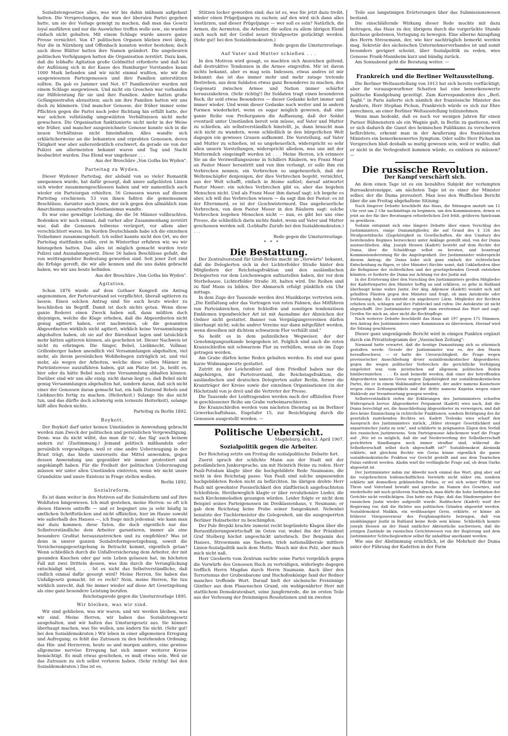Sozialistengesetzes alles, was wir bis dahin mühsam aufgebaut hatten. Die Versprechungen, die man der liberalen Partei gegeben hatte, um sie der Vorlage geneigt zu machen, daß man das Gesetz loyal ausführen und nur die Auswüchse treffen wolle usw., sie wurden einfach nicht gehalten. Mit einem Schlage wurde unsere ganze Presse vernichtet. Von 47 politischen Organen blieben zwei übrig. Nur die in Nürnberg und Offenbach konnten weiter bestehen; doch auch diese Blätter hatten ihre Namen geändert. Die ungeheuren politischen Verfolgungen hatten die Organisation zerstört. Dazu kam, daß die lebhafte Agitation große Geldmittel erforderte und daß bei der Auflösung sich in der Kasse des Hamburger Vorstandes kaum 1000 Mark befanden und wir nicht einmal wußten, wie wir die ausgewiesenen Parteigenossen und ihre Familien unterstützen sollten. Da gab es Jammer und Not. 67 Familienväter wurden mit einem Schlage ausgewiesen. Und nicht ein Groschen war vorhanden zur Hilfeleistung für sie und ihre Familien. Andre hatten große Gefängnisstrafen abzusitzen; auch um ihre Familien hatten wir uns doch zu kümmern. Und mancher Genosse, der früher immer seine Pflichten gegen die Partei nach jeder Richtung hin erfüllt hatte, der war solchen vollständig umgewälzten Verhältnissen nicht mehr gewachsen. Die Organisation funktionierte nicht mehr in der Weise wie früher, und mancher ausgezeichnete Genosse konnte sich in die neuen Verhältnisse nicht hineinfinden. Alles wandte sich erklärlicherweise an die bekannten und erprobten Genossen, deren Tätigkeit war aber außerordentlich erschwert, da gerade sie von der Polizei am allermeisten bekannt waren und Tag und Nacht beobachtet wurden. Das Elend war ungeheuer . . .
Aus der Broschüre „Von Gotha bis Wyden".
Parteitag zu Wyden.
Dieser Wydener Parteitag, der alsbald von so vieler Romantik umsponnen wurde, hat dafür gesorgt, daß unsre aufgelösten Linien sich wieder zusammengeschlossen haben und wir namentlich auch wieder ein Parteiorgan erhielten. 56 Genossen waren auf diesem Parteitag erschienen; 53 von ihnen faßten die gemeinsamen Beschlüsse, darunter auch jenen, der sich gegen den allmählich zum Anarchismus ausartenden Mostianismus wandte.
Es war eine gewaltige Leistung, die die 56 Männer vollbrachten. Bedenken wir noch einmal, daß vorher aller Zusammenhang zerstört war, daß die Genossen teilweise verärgert, vor allem aber verschüchtert waren. Im Norden Deutschlands habe ich die einzelnen Teilnehmer zusammengeholt. Ich selbst kannte nicht den Ort, wo der Parteitag stattfinden sollte, erst in Winterthur erfuhren wir, wo wir hinzugehen hatten. Das alles ist möglich gemacht worden trotz Polizei und Ausnahmegesetz. Diese 56 haben Beschlüsse gefaßt, die von weittragendster Bedeutung geworden sind. Seit jener Zeit sind die Erfolge gereift, die wir alle kennen und die uns dahin gebracht haben, wo wir uns heute befinden.
Aus der Broschüre „Von Gotha bis Wyden".
Agitation.
Schon 1876 wurde auf dem Gothaer Kongreß ein Antrag angenommen, der Parteivorstand sei verpflichtet, überall agitieren zu lassen. Einen solchen Antrag sind Sie auch heute wieder zu beschließen im Begriff. Damit ist doch nichts getan. Wenn diese ganze Rederei einen Zweck haben soll, dann müßten doch diejenigen, welche die Klage erheben, daß die Abgeordneten nicht genug agitiert haben, erst nachweisen, ob die genannten Abgeordneten wirklich nicht agitiert, wirklich keine Versammlungen abgehalten haben, ob sie auf der Bärenhaut lagen und tatsächlich mehr hätten agitieren können, als geschehen ist. Dieser Nachweis ist nicht zu erbringen. Die Singer, Bebel, Liebknecht, Vollmar, Grillenberger haben unendlich viel Versammlungen abgehalten, viel mehr, als ihrem persönlichen Wohlbehagen zuträglich ist, und viel mehr, als wegen der Arbeiten, welche diese selben Männer im Parteiinteresse auszuführen haben, gut am Platze ist. Ja, heißt es, hier oder da hätte Bebel noch eine Versammlung abhalten können. Darüber sind wir uns alle einig; nicht daran liegt es, daß Bebel nicht genug Versammlungen abgehalten hat, sondern daran, daß sich nicht einer der Genossen daran gemacht hat, ein halb Dutzend Bebels und Liebknechts fertig zu machen. (Heiterkeit.) Solange Sie das nicht tun, und das dürfte doch schwierig sein (erneute Heiterkeit), solange hilft alles Reden nichts.
Parteitag zu Berlin 1892.
Boykott.
Der Boykott darf unter keinen Umständen in Anwendung gebracht werden zum Zweck der politischen und persönlichen Vergewaltigung. Denn: was du nicht willst, das man dir tu', das füg' auch keinem andern zu! (Zustimmung.) Jemand politisch mißhandeln oder persönlich vergewaltigen, weil er eine andre Ueberzeugung in der Brust trägt, das hieße unsrerseits das Mittel anwenden, gegen dessen Anwendung uns gegenüber wir immer protestiert und angekämpft haben. Für die Freiheit der politischen Ueberzeugung müssen wir unter allen Umständen eintreten, wenn wir nicht unsre Grundsätze und unsre Existenz in Frage stellen wollen.
Berlin 1892.
Sozialreform.
Es ist dann weiter in den Motiven auf die Sozialreform und auf ihre Wohltaten hingewiesen. Ich muß gestehen, meine Herren: so oft ich diesen Hinweis antreffe — und er begegnet uns ja sehr häufig in amtlichen Schriftstücken und nicht offiziellen, hier im Hause sowohl wie außerhalb des Hauses —, ich frage mich jedesmal: wie kann man nur dazu kommen, diese Taten, die doch eigentlich nur das Selbstverständliche dem Arbeiter garantieren, immer als eine besondere Großtat herauszustreichen und zu empfehlen? Was ist denn in unsrer ganzen Sozialreformgesetzgebung, soweit die Versicherungsgesetzgebung in Betracht kommt, eigentlich getan? Wenn schließlich durch die Unfallversicherung dem Arbeiter, der mit gesunden Knochen oder gar sein Leben gelassen hat, im höchsten Fall mit zwei Dritteln dessen, was ihm durch die Verunglückung entschädigt wird, . . . Ist es nicht das Selbstverständliche, daß endlich einmal dafür gesorgt wird? Meine Herren, Sie haben das Unfallgesetz gemacht. Ist es recht? Nein, meine Herren, Sie tun wirklich unrecht, daß Sie immer wieder auf diese Art Gesetzgebung als eine ganz besondere Leistung berufen.
Reichstagsrede gegen die Umsturzvorlage 1895.
Wir bleiben, was wir sind.
Wir sind geblieben, was wir waren; und wir werden bleiben, was wir sind. Meine Herren, wir haben das Sozialistengesetz ausgehalten, und wir halten das Umsturzgesetz aus. Sie können überhaupt machen, was Sie wollen, uns ändern Sie nicht. (Sehr gut! bei den Sozialdemokraten.) Wir leben in einer allgemeinen Erregung und Aufregung; es fehlt das Zutrauen zu den bestehenden Ordnung; das Hin- und Herzerren, heute so und morgen anders, eine gewisse allgemeine nervöse Erregung hat sich immer weiterer Kreise bemächtigt. Es muß etwas geschehen, es muß etwas sein. Weil sie das Zutrauen zu sich selbst verloren haben. (Sehr richtig! bei den Sozialdemokraten.) Das ist es.
Stützen locker geworden sind; das ist es, was Sie jetzt dazu treibt, wieder einen Prügeljungen zu suchen; auf den wird sich dann alles losstürzen, und dieser Prügeljunge — wer soll es sein? Natürlich, die Armen, die Aermsten, die Arbeiter, die sollen zu allem übrigen Elend auch noch mit der Geißel neuer Strafgesetze gezüchtigt werden. (Sehr gut! bei den Sozialdemokraten.)
Rede gegen die Umsturzvorlage.
Auf Vater und Mutter schießen . . .
In den Motiven wird gesagt, es machten sich Anzeichen geltend, daß destruktive Tendenzen in die Armee eingreifen. Mir ist davon nichts bekannt, aber es mag sein. Indessen, etwas andres ist mir bekannt: das ist das immer mehr und mehr zutage tretende Bestreben, aus dem Soldaten etwas ganz Besonderes zu machen, den Gegensatz zwischen Armee und Nation immer schärfer herauszukehren. (Sehr richtig!) Ihr Soldaten tragt einen besonderen Rock, ihr seid etwas Besonderes — dieser Gedanke kehrt immer und immer wieder. Und wenn dieser Gedanke noch weiter und in andern Formen wiederkehrt, wenn es sogar möglich gewesen, daß eine ganze Reihe von Preßorganen die Auffassung, daß der Soldat eventuell unter Umständen bereit sein müsse, auf Vater und Mutter zu schießen, als selbstverständlich hinstellt, ja, dann braucht man sich nicht zu wundern, wenn schließlich in den bürgerlichen Welt dagegen ein gewisses Grauen aufkommt. Die Vorstellung, auf Vater und Mutter zu schießen, ist so ungeheuerlich, widerspricht so sehr allen unsern Vorstellungen, widerspricht alledem, was uns mit der Muttermilch eingeimpft worden ist . . . Meine Herren, ich erinnere Sie an die Verzweiflungsszene in Schillers Räubern, wo Franz Moor an Pastor Moser herantritt und von ihm verlangt, er solle ihm ein Verbrechen nennen, ein Verbrechen so ungeheuerlich, daß der Weltenschöpfer denjenigen, der dies Verbrechen begeht, vernichtet, aus der Welt schafft, einfach in Atome auflöst; darauf antwortet Pastor Moser: ein solches Verbrechen gibt es, aber das begehen Menschen nicht. Und als Franz Moor ihm darauf sagt: ich begehe es aber, ich will das Verbrechen wissen — da sagt ihm der Pastor: es ist der Elternmord, es ist der Geschwistermord. Das ungeheuerliche Verbrechen, von dem Pastor Moser in den Räubern sagt: solche Verbrechen begehen Menschen nicht — nun, es gibt bei uns eine Presse, die schließlich darin nichts findet, wenn auf Vater und Mutter geschossen werden soll. (Lebhafte Zurufe bei den Sozialdemokraten.) . . .
Rede gegen die Umsturzvorlage.
* * *
Die Bestattung.
Der Zentralvorstand für Groß-Berlin macht im „Vorwärts" bekannt, daß die Delegierten sich in der Lichterfelder Straße hinter den Mitgliedern der Reichstagsfraktion und den ausländischen Delegierten vor dem Leichenwagen aufzustellen haben, der vor dem Sterbehause, Lichterfelder Straße 30, halten wird. Die Reihen sind zu fünf Mann zu bilden. Der Abmarsch erfolgt pünktlich ein Uhr mittags.
In dem Zuge der Tausende werden drei Musikkorps vertreten sein. „Die Entfaltung oder das Vortragen von roten Fahnen, das Mitführen von Parteiabzeichen, roten Schleifen und sonstigen tendenziösen Emblemen irgendwelcher Art ist mit Ausnahme der Abzeichen der Ordner nicht gestattet. Banner von Vergnügungsvereinen dürfen überhaupt nicht; solche andrer Vereine nur dann mitgeführt werden, wenn dieselben mit dichtem schwarzem Flor verhüllt sind."
So heißt es in dem polizeilichen Wegweiser, der der Genehmigungsurkunde beigegeben ist. Folglich sind auch die roten Kranzschleifen mit schwarzem Flor zu verhüllen, wenn sie im Zuge getragen werden.
Am Grabe dürfen keine Reden gehalten werden. Es sind nur ganz kurze Widmungsworte gestattet.
Zutritt zu der Leichenfeier auf dem Friedhof haben nur die Angehörigen, der Parteivorstand, die Reichstagsfraktion, die ausländischen und deutschen Delegierten außer Berlin, ferner die Kranzträger der Kreise sowie der einzelnen Organisationen (in der Höchstzahl von je drei) und die Vertreter der Presse.
Die Tausende der Leidtragenden werden nach der offiziellen Feier in geschlossener Reihe am Grabe vorbeimarschieren.
Die Kranzschleifen werden vom nächsten Dienstag an im Berliner Gewerkschaftshaus, Engelufer 15, zur Besichtigung durch die Genossen ausgestellt werden. —
Politische Uebersicht.
Magdeburg, den 13. April 1907.
Sozialpolitik gegen die Arbeiter.
Der Reichstag setzte am Freitag die sozialpolitische Debatte fort.
Zuerst sprach der schlichte Mann aus der Stadt mit der potsdämlichen Junkersprache, um mit Heinrich Heine zu reden. Herr Pauli-Potsdam klagte über die hochgebildete Rede Naumanns, die nicht in den Reichstag passe. Von Pauli sind solche unpassenden hochgebildeten Reden nicht zu befürchten. Im übrigen drehte Herr Pauli mit gewohnter Possierlichkeit den zünftlerisch angefeuchteten Schleifstein. Herzbeweglich klagte er über revolutionäre Lieder, die nach Kirchenmelodien gesungen würden. Leider folgte er nicht dem Beispiel seines Parteigenossen im Dreiklassenhaus, v. Neumann; er gab dem Reichstag keine Probe seiner Sangeskunst. Nebenbei benutzte der Tischlermeister die Gelegenheit, um die ausgesperrten Berliner Holzarbeiter zu beschimpfen.
Der Pole Brejski brachte zumeist recht begründete Klagen über die Borussifizierungswirtschaft im Osten vor, wobei ihn der Präsident Graf Stolberg höchst ungeschickt unterbrach. Der Benjamin des Hauses, Stresemann aus Sachsen, trieb nationalliberale mittlere Linien-Sozialpolitik nach dem Motto: Wasch mir den Pelz, aber mach mich nicht naß.
Herr Giesberts vom Zentrum suchte seine Partei vergeblich gegen die Vorwürfe des Genossen Hoch zu verteidigen, widerlegte dagegen trefflich Herrn Mugdan durch Herrn Naumann. Auch über den Terrorismus der Grubenbarone und Hochofenkönige fand der Redner manches treffende Wort. Darauf hielt der sächsische Freisinnige Günther aus dem Plauenschen Grund, ein wohlgenährter Herr mit stattlichem Demokratenbart, seine Jungfernrede, die im ersten Teile aus der Verlesung der freisinnigen Resolutionen und im zweiten
Teile aus langatmigen Erörterungen über das Submissionswesen bestand.
Die einschläfernde Wirkung dieser Rede mochte mit dazu beitragen, das Haus zu der, übrigens durch die vorgerückte Stunde durchaus gebotenen, Vertagung zu bewegen. Eine alberne Anzapfung des Herrn Stresemann, der, wie hier nachträglich bemerkt werden mag, Sekretär des sächsischen Unternehmerverbandes ist und somit besonders geeignet scheint, über Sozialpolitik zu reden, wies Genosse Frank-Mannheim kurz und bündig zurück.
Am Sonnabend geht die Beratung weiter. —
Frankreich und die Berliner Weltausstellung.
Die Berliner Weltausstellung von 1913 hat sich bereits verflüchtigt; aber ihr vorausgeworfener Schatten hat eine bemerkenswerte politische Kundgebung gezeitigt. Zum Korrespondenten des „Berl. Tagbl." in Paris äußerte sich nämlich der französische Minister des Aeußern, Herr Stephan Pichon, Frankreich würde es sich zur Ehre anrechnen, an einer Berliner Weltausstellung teilzunehmen.
Wenn man bedenkt, daß es noch vor wenigen Jahren für einen Pariser Bühnenstern als ein Wagnis galt, in Berlin zu gastieren, weil er sich dadurch die Gunst des heimischen Publikums zu verscherzen befürchtete, erkennt man in der Aeußerung des französischen Ministers ein bemerkenswertes Symptom. Oder sollte Herr Pichon im Versprechen bloß deshalb so mutig gewesen sein, weil er wußte, daß er nicht in die Verlegenheit kommen würde, es einlösen zu müssen? —
Die russische Revolution.
Der Kampf verschärft sich.
An dem einen Tage ist es ein bezahltes Subjekt der verlumpten Bureaukratensippe, am nächsten Tage ist es einer der Minister selber, der die Duma provoziert. Man lese den Wolffschen Bericht über die am Freitag abgehaltene Sitzung:
Nach längerer Debatte beschließt das Haus, die Sitzungen anstatt um 11 Uhr erst um 2 Uhr nachmittags zu beginnen, um den Kommissionen, denen es jetzt an der für ihre Beratungen erforderlichen Zeit fehlt, größeren Spielraum zu gewähren.
Sodann entspinnt sich eine längere Debatte über einen Vorschlag des Justizministers, einige Dumamitglieder, die auf Grund des § 126 des Strafgesetzbuchs (Zugehörigkeit zu Gesellschaften, die den Umsturz des bestehenden Regimes bezwecken) unter Anklage gestellt sind, von der Duma auszuschließen. Abg. Joseph Hessen (Kadett) besteht auf dem Rechte der Duma, über die Schuldfrage selbst zu beraten, und beantragt Kommissionsberatung für die Angelegenheit. Der Justizminister widerspricht diesem Antrag; die Duma habe sich ganz einfach der richterlichen Entscheidung zu fügen, er (der Minister) fürchte sonst, daß Unklarheiten über die Befugnisse der richterlichen und der gesetzgebenden Gewalt entstehen könnten; er forderte die Duma zur Achtung vor der Justiz auf.
In der Erörterung über den Vorschlag des Justizministers greifen Mitglieder der Kadettenpartei den Minister heftig an und erklären, es gebe in Rußland überhaupt keine wahre Justiz. Der Abg. Adjemow (Kadett) wendet sich mit geballten Fäusten gegen den Minister und fragt, ob man Autokratie oder Verfassung habe. Es entsteht ein ungeheurer Lärm. Mitglieder der Rechten erheben sich, schlagen auf ihre Pultdeckel und rufen: Die Autokratie ist nicht abgeschafft. Der Justizminister ergreift zum zweitenmal das Wort und sagt: Greifen Sie mich an, aber nicht die Rechtspflege.
Nach weiterer Debatte beschließt das Haus mit 197 gegen 175 Stimmen, den Antrag des Justizministers einer Kommission zu überweisen. Hierauf wird die Sitzung geschlossen.
Dieser ganz ungenügende Bericht wird in einigen Punkten ergänzt durch ein Privattelegramm der „Vossischen Zeitung":
Niemand hatte erwartet, daß die heutige Dumasitzung sich so stürmisch gestalten werde. Gerade der Justizminister war es, der den Sturm heraufbeschwor, — er hatte die Unvorsichtigkeit, die Frage wegen provisorischer Ausschließung dreier sozialdemokratischer Abgeordneter, gegen die wegen politischer Verbrechen die gerichtliche Verfolgung eingeleitet war, vom juristischen auf allgemein politischen Boden hinüberzuziehen . . . Es muß bemerkt werden, daß einer der betreffenden Abgeordneten namens Gerus wegen Zugehörigkeit zur sozialdemokratischen Partei, die er in einem Wahlmanifest bekannte, der andre namens Kusnetsow wegen eines Zeitungsartikels und der dritte namens Kupstas wegen einer Wahlrede zur Verantwortung gezogen werden.
Selbstverständlich riefen die Erklärungen des Justizministers scharfen Widerspruch hervor. Abgeordneter Pergament (Kadett) wies nach, daß die Duma berechtigt sei, die Ausschließung Abgeordneter zu verweigern, und daß dies keine Einmischung in richterliche Funktionen, sondern Betätigung des ihr gesetzlich zustehenden Rechtes sei. Kadett Teslenko wies scharf den Ausspruch des Justizministers zurück, „Hüter strenger Gesetzlichkeit und unparteiischer Justiz zu sein", und schilderte in prägnanten Zügen den Verfall des russischen Justizwesens. Sein Parteigenosse Adschemow warf die Frage auf: „Wie ist es möglich, daß die auf Niederwerfung der Selbstherrschaft gerichteten Handlungen noch immer strafbar sind, während die Selbstherrschaft selbst doch abgeschafft ist?" Sozialdemokrat Alexinski erklärte, mit gleichem Rechte wie Gerus könne eigentlich die ganze sozialdemokratische Fraktion vor Gericht gestellt und aus dem Taurischen Palais entfernt werden. Aladin warf die verfängliche Frage auf, ob denn Gurko abgesetzt ist.
Der Justizminister nahm zur Abwehr noch einmal das Wort, ging aber auf die vorgebrachten leidenschaftlichen Vorwürfe nicht näher ein, sondern erklärte mit demselben gekünstelten Pathos, er sei sich seiner Pflicht vor Thron und Vaterland bewußt und spreche im Namen des Gesetzes, und wiederholte mit noch größerem Nachdruck, man dürfe die hohe Institution der Gerichte nicht verdächtigen. Das hatte zur Folge, daß das Sündenregister der russischen Justiz wieder aufgerollt wurde. Roditschew (Kadett) warf der Regierung vor, daß die Richter aus politischen Gründen abgesetzt werden. Sozialdemokrat Malikin, ein weißhaariger Greis, erklärte, er könne als früherer Vizegouverneur des Ferghanagebiets bezeugen, daß von unabhängiger Justiz in Rußland keine Rede sein könne. Schließlich konnte Joseph Hessen an der Hand amtlicher Aktenstücke nachweisen, daß die jetzigen Zustände im russischen Gerichtswesen von der Regierung und dem Justizminister Schtscheglowitow selbst für unhaltbar anerkannt werden.
Wie aus der Abstimmung ersichtlich, ist die Mehrheit der Duma unter der Führung der Kadetten in der Form